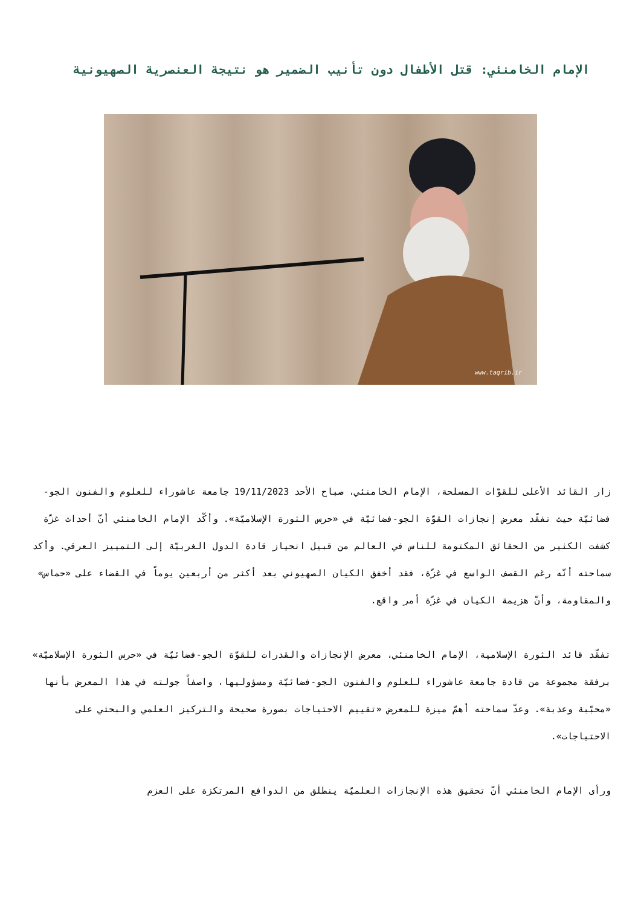الإمام الخامنئي: قتل الأطفال دون تأنيب الضمير هو نتيجة العنصرية الصهيونية
www.taqrib.ir
زار القائد الأعلى للقوّات المسلحة، الإمام الخامنئي، صباح الأحد 19/11/2023 جامعة عاشوراء للعلوم والفنون الجو-فضائيّة حيث تفقّد معرض إنجازات القوّة الجو-فضائيّة في «حرس الثورة الإسلاميّة». وأكّد الإمام الخامنئي أنّ أحداث غزّة كشفت الكثير من الحقائق المكتومة للناس في العالم من قبيل انحياز قادة الدول الغربيّة إلى التمييز العرقي. وأكد سماحته أنّه رغم القصف الواسع في غزّة، فقد أخفق الكيان الصهيوني بعد أكثر من أربعين يوماً في القضاء على «حماس» والمقاومة، وأنّ هزيمة الكيان في غزّة أمر واقع.
تفقّد قائد الثورة الإسلامية، الإمام الخامنئي، معرض الإنجازات والقدرات للقوّة الجو-فضائيّة في «حرس الثورة الإسلاميّة» برفقة مجموعة من قادة جامعة عاشوراء للعلوم والفنون الجو-فضائيّة ومسؤوليها، واصفاً جولته في هذا المعرض بأنها «محبّبة وعذبة». وعدّ سماحته أهمّ ميزة للمعرض «تقييم الاحتياجات بصورة صحيحة والتركيز العلمي والبحثي على الاحتياجات».
ورأى الإمام الخامنئي أنّ تحقيق هذه الإنجازات العلميّة ينطلق من الدوافع المرتكزة على العزم